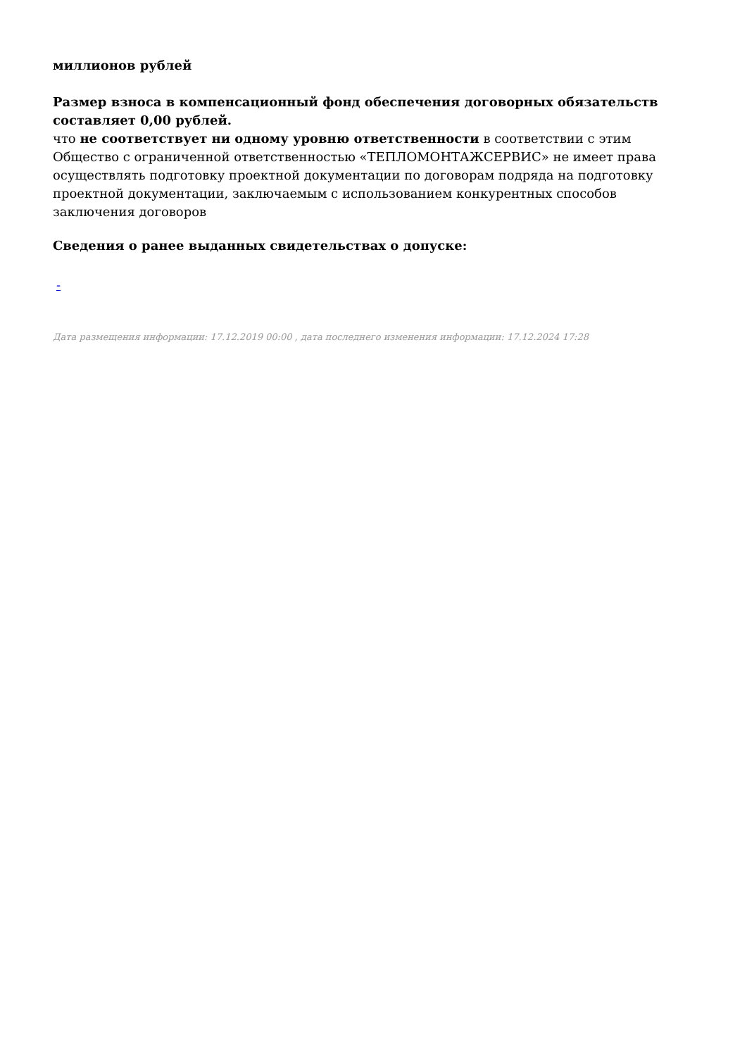миллионов рублей
Размер взноса в компенсационный фонд обеспечения договорных обязательств составляет 0,00 рублей.
что не соответствует ни одному уровню ответственности в соответствии с этим Общество с ограниченной ответственностью «ТЕПЛОМОНТАЖСЕРВИС» не имеет права осуществлять подготовку проектной документации по договорам подряда на подготовку проектной документации, заключаемым с использованием конкурентных способов заключения договоров
Сведения о ранее выданных свидетельствах о допуске:
-
Дата размещения информации: 17.12.2019 00:00 , дата последнего изменения информации: 17.12.2024 17:28